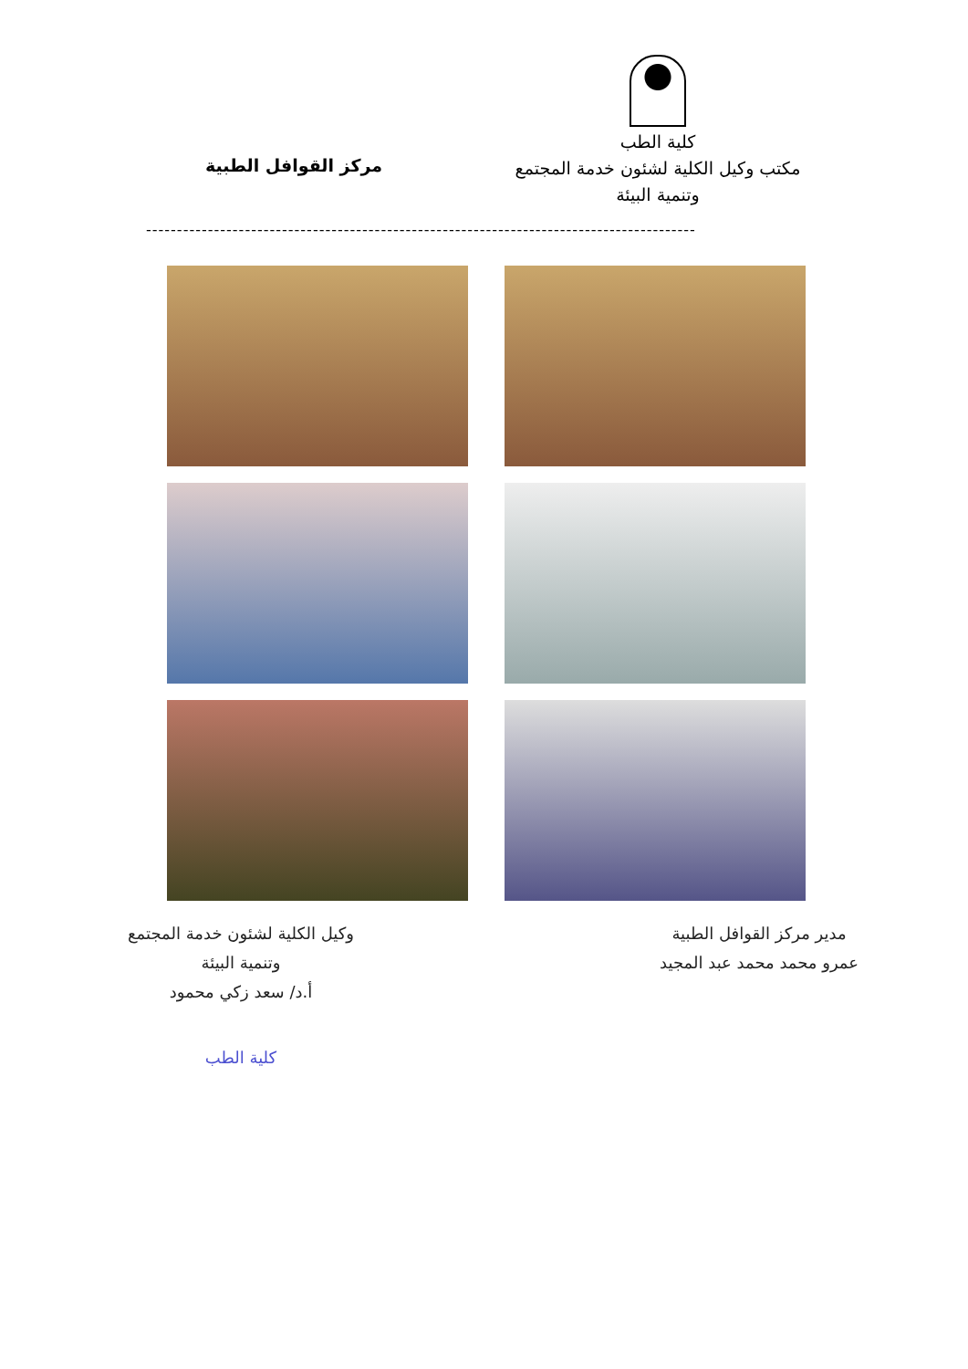كلية الطب
مكتب وكيل الكلية لشئون خدمة المجتمع
وتنمية البيئة
مركز القوافل الطبية
-----------------------------------------------------------------------------------------
مدير مركز القوافل الطبية
عمرو محمد محمد عبد المجيد
وكيل الكلية لشئون خدمة المجتمع
وتنمية البيئة
أ.د/ سعد زكي محمود
كلية الطب